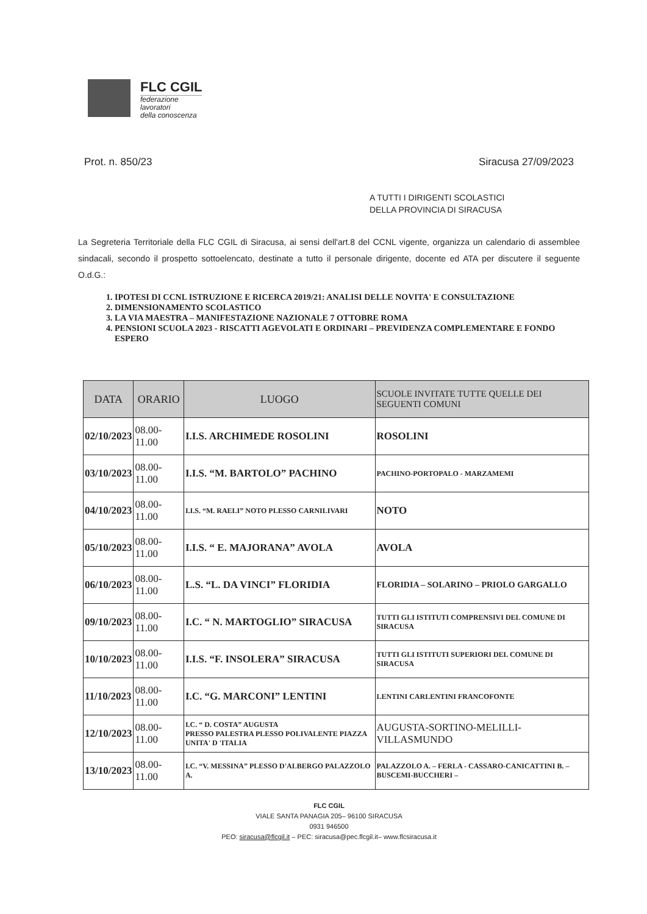FLC CGIL
federazione
lavoratori
della conoscenza
Prot. n. 850/23 Siracusa 27/09/2023
A TUTTI I DIRIGENTI SCOLASTICI
DELLA PROVINCIA DI SIRACUSA
La Segreteria Territoriale della FLC CGIL di Siracusa, ai sensi dell'art.8 del CCNL vigente, organizza un calendario di assemblee sindacali, secondo il prospetto sottoelencato, destinate a tutto il personale dirigente, docente ed ATA per discutere il seguente O.d.G.:
1. IPOTESI DI CCNL ISTRUZIONE E RICERCA 2019/21: ANALISI DELLE NOVITA' E CONSULTAZIONE
2. DIMENSIONAMENTO SCOLASTICO
3. LA VIA MAESTRA – MANIFESTAZIONE NAZIONALE 7 OTTOBRE ROMA
4. PENSIONI SCUOLA 2023 - RISCATTI AGEVOLATI E ORDINARI – PREVIDENZA COMPLEMENTARE E FONDO ESPERO
| DATA | ORARIO | LUOGO | SCUOLE INVITATE TUTTE QUELLE DEI SEGUENTI COMUNI |
| --- | --- | --- | --- |
| 02/10/2023 | 08.00-11.00 | I.I.S. ARCHIMEDE ROSOLINI | ROSOLINI |
| 03/10/2023 | 08.00-11.00 | I.I.S. “M. BARTOLO” PACHINO | PACHINO-PORTOPALO - MARZAMEMI |
| 04/10/2023 | 08.00-11.00 | I.I.S. “M. RAELI” NOTO PLESSO CARNILIVARI | NOTO |
| 05/10/2023 | 08.00-11.00 | I.I.S. “ E. MAJORANA” AVOLA | AVOLA |
| 06/10/2023 | 08.00-11.00 | L.S. “L. DA VINCI” FLORIDIA | FLORIDIA – SOLARINO – PRIOLO GARGALLO |
| 09/10/2023 | 08.00-11.00 | I.C. “ N. MARTOGLIO” SIRACUSA | TUTTI GLI ISTITUTI COMPRENSIVI DEL COMUNE DI SIRACUSA |
| 10/10/2023 | 08.00-11.00 | I.I.S. “F. INSOLERA” SIRACUSA | TUTTI GLI ISTITUTI SUPERIORI DEL COMUNE DI SIRACUSA |
| 11/10/2023 | 08.00-11.00 | I.C. “G. MARCONI” LENTINI | LENTINI CARLENTINI FRANCOFONTE |
| 12/10/2023 | 08.00-11.00 | I.C. “ D. COSTA” AUGUSTA PRESSO PALESTRA PLESSO POLIVALENTE PIAZZA UNITA' D 'ITALIA | AUGUSTA-SORTINO-MELILLI- VILLASMUNDO |
| 13/10/2023 | 08.00-11.00 | I.C. “V. MESSINA” PLESSO D'ALBERGO PALAZZOLO A. | PALAZZOLO A. – FERLA - CASSARO-CANICATTINI B. – BUSCEMI-BUCCHERI – |
FLC CGIL
VIALE SANTA PANAGIA 205– 96100 SIRACUSA
0931 946500
PEO: siracusa@flcgil.it – PEC: siracusa@pec.flcgil.it– www.flcsiracusa.it